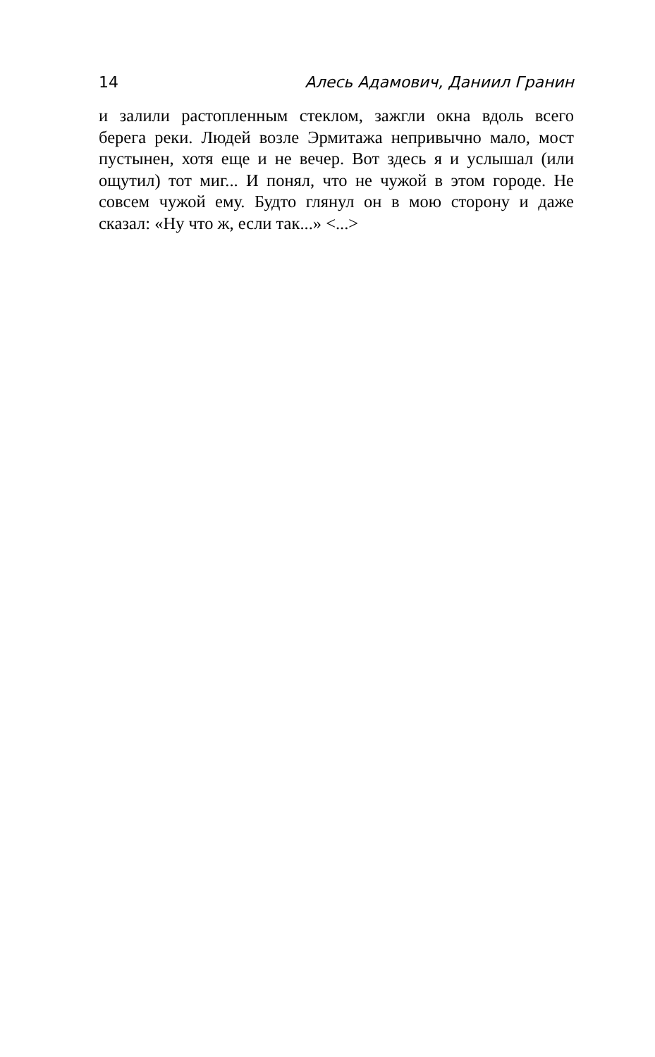14 Алесь Адамович, Даниил Гранин
и залили растопленным стеклом, зажгли окна вдоль всего берега реки. Людей возле Эрмитажа непривычно мало, мост пустынен, хотя еще и не вечер. Вот здесь я и услышал (или ощутил) тот миг... И понял, что не чужой в этом городе. Не совсем чужой ему. Будто глянул он в мою сторону и даже сказал: «Ну что ж, если так...» <...>